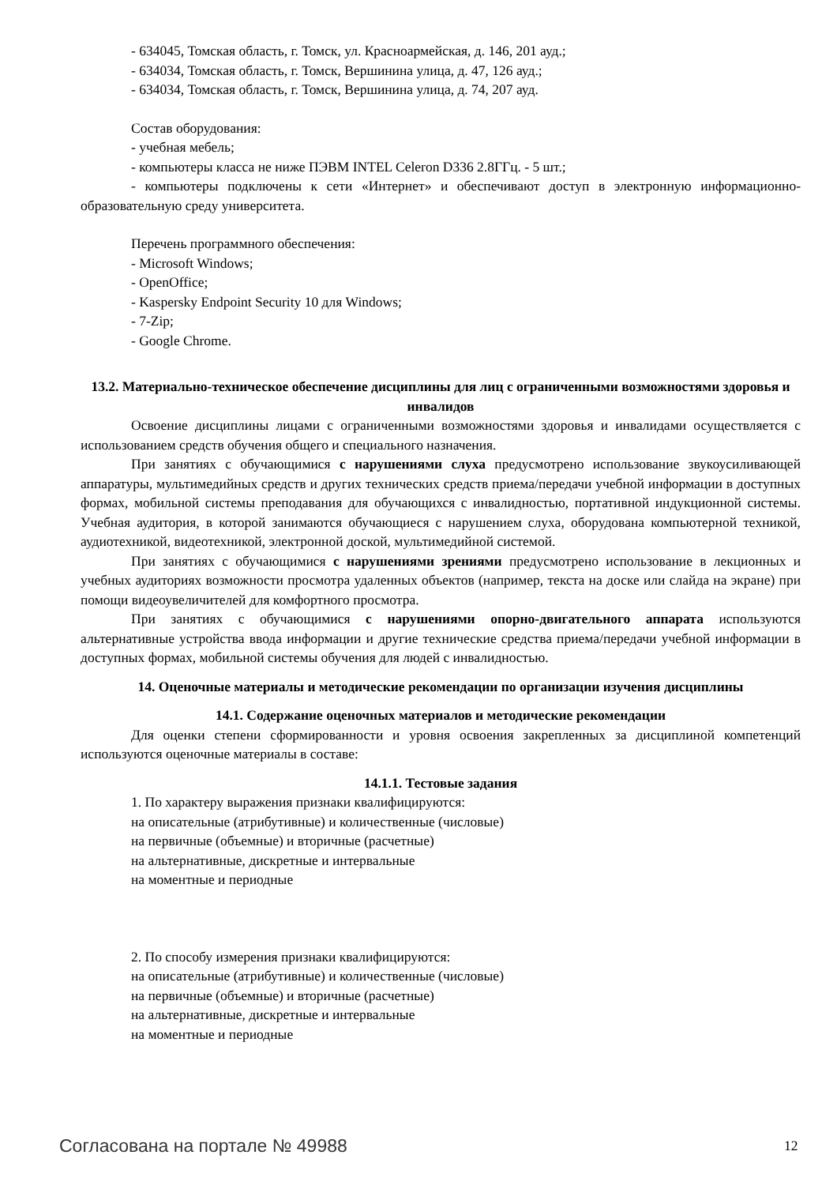- 634045, Томская область, г. Томск, ул. Красноармейская, д. 146, 201 ауд.;
- 634034, Томская область, г. Томск, Вершинина улица, д. 47, 126 ауд.;
- 634034, Томская область, г. Томск, Вершинина улица, д. 74, 207 ауд.
Состав оборудования:
- учебная мебель;
- компьютеры класса не ниже ПЭВМ INTEL Celeron D336 2.8ГГц. - 5 шт.;
- компьютеры подключены к сети «Интернет» и обеспечивают доступ в электронную информационно-образовательную среду университета.
Перечень программного обеспечения:
- Microsoft Windows;
- OpenOffice;
- Kaspersky Endpoint Security 10 для Windows;
- 7-Zip;
- Google Chrome.
13.2. Материально-техническое обеспечение дисциплины для лиц с ограниченными возможностями здоровья и инвалидов
Освоение дисциплины лицами с ограниченными возможностями здоровья и инвалидами осуществляется с использованием средств обучения общего и специального назначения.
При занятиях с обучающимися с нарушениями слуха предусмотрено использование звукоусиливающей аппаратуры, мультимедийных средств и других технических средств приема/передачи учебной информации в доступных формах, мобильной системы преподавания для обучающихся с инвалидностью, портативной индукционной системы. Учебная аудитория, в которой занимаются обучающиеся с нарушением слуха, оборудована компьютерной техникой, аудиотехникой, видеотехникой, электронной доской, мультимедийной системой.
При занятиях с обучающимися с нарушениями зрениями предусмотрено использование в лекционных и учебных аудиториях возможности просмотра удаленных объектов (например, текста на доске или слайда на экране) при помощи видеоувеличителей для комфортного просмотра.
При занятиях с обучающимися с нарушениями опорно-двигательного аппарата используются альтернативные устройства ввода информации и другие технические средства приема/передачи учебной информации в доступных формах, мобильной системы обучения для людей с инвалидностью.
14. Оценочные материалы и методические рекомендации по организации изучения дисциплины
14.1. Содержание оценочных материалов и методические рекомендации
Для оценки степени сформированности и уровня освоения закрепленных за дисциплиной компетенций используются оценочные материалы в составе:
14.1.1. Тестовые задания
1. По характеру выражения признаки квалифицируются:
на описательные (атрибутивные) и количественные (числовые)
на первичные (объемные) и вторичные (расчетные)
на альтернативные, дискретные и интервальные
на моментные и периодные
2. По способу измерения признаки квалифицируются:
на описательные (атрибутивные) и количественные (числовые)
на первичные (объемные) и вторичные (расчетные)
на альтернативные, дискретные и интервальные
на моментные и периодные
Согласована на портале № 49988 12